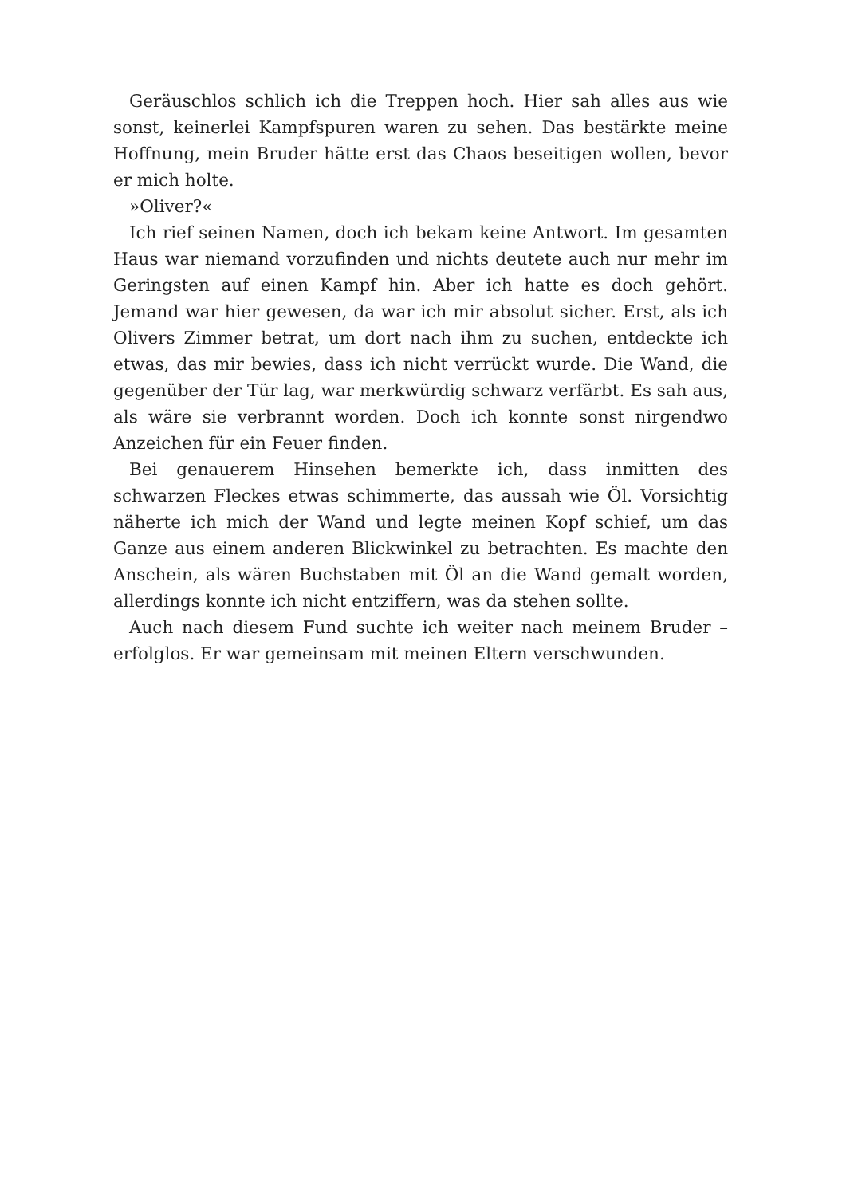Geräuschlos schlich ich die Treppen hoch. Hier sah alles aus wie sonst, keinerlei Kampfspuren waren zu sehen. Das bestärkte meine Hoffnung, mein Bruder hätte erst das Chaos beseitigen wollen, bevor er mich holte.
»Oliver?«
Ich rief seinen Namen, doch ich bekam keine Antwort. Im gesamten Haus war niemand vorzufinden und nichts deutete auch nur mehr im Geringsten auf einen Kampf hin. Aber ich hatte es doch gehört. Jemand war hier gewesen, da war ich mir absolut sicher. Erst, als ich Olivers Zimmer betrat, um dort nach ihm zu suchen, entdeckte ich etwas, das mir bewies, dass ich nicht verrückt wurde. Die Wand, die gegenüber der Tür lag, war merkwürdig schwarz verfärbt. Es sah aus, als wäre sie verbrannt worden. Doch ich konnte sonst nirgendwo Anzeichen für ein Feuer finden.
Bei genauerem Hinsehen bemerkte ich, dass inmitten des schwarzen Fleckes etwas schimmerte, das aussah wie Öl. Vorsichtig näherte ich mich der Wand und legte meinen Kopf schief, um das Ganze aus einem anderen Blickwinkel zu betrachten. Es machte den Anschein, als wären Buchstaben mit Öl an die Wand gemalt worden, allerdings konnte ich nicht entziffern, was da stehen sollte.
Auch nach diesem Fund suchte ich weiter nach meinem Bruder – erfolglos. Er war gemeinsam mit meinen Eltern verschwunden.